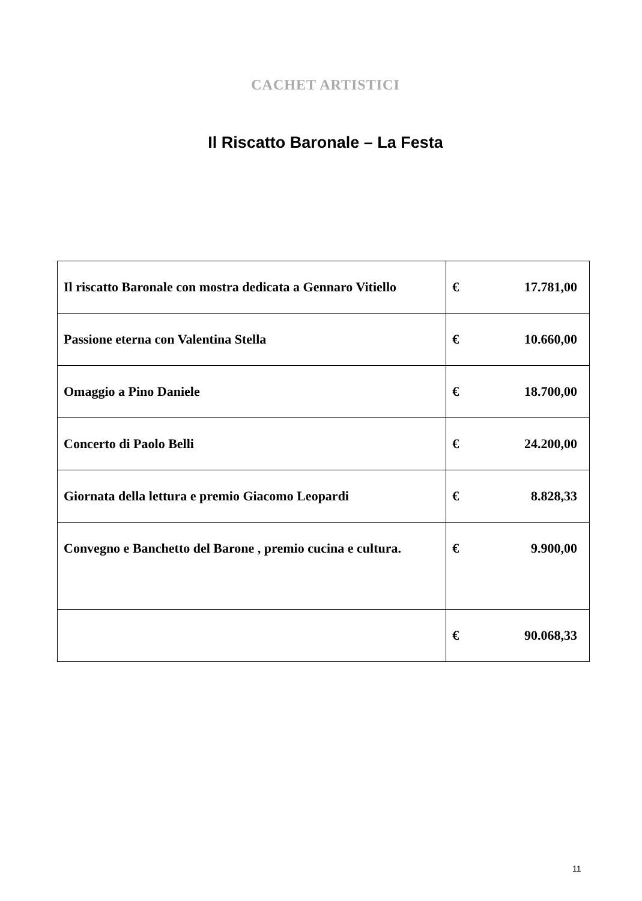CACHET ARTISTICI
Il Riscatto Baronale – La Festa
| Il riscatto Baronale con mostra dedicata a Gennaro Vitiello | € | 17.781,00 |
| Passione eterna con Valentina Stella | € | 10.660,00 |
| Omaggio a Pino Daniele | € | 18.700,00 |
| Concerto di Paolo Belli | € | 24.200,00 |
| Giornata della lettura e premio Giacomo Leopardi | € | 8.828,33 |
| Convegno e Banchetto del Barone , premio cucina e cultura. | € | 9.900,00 |
| | € | 90.068,33 |
11